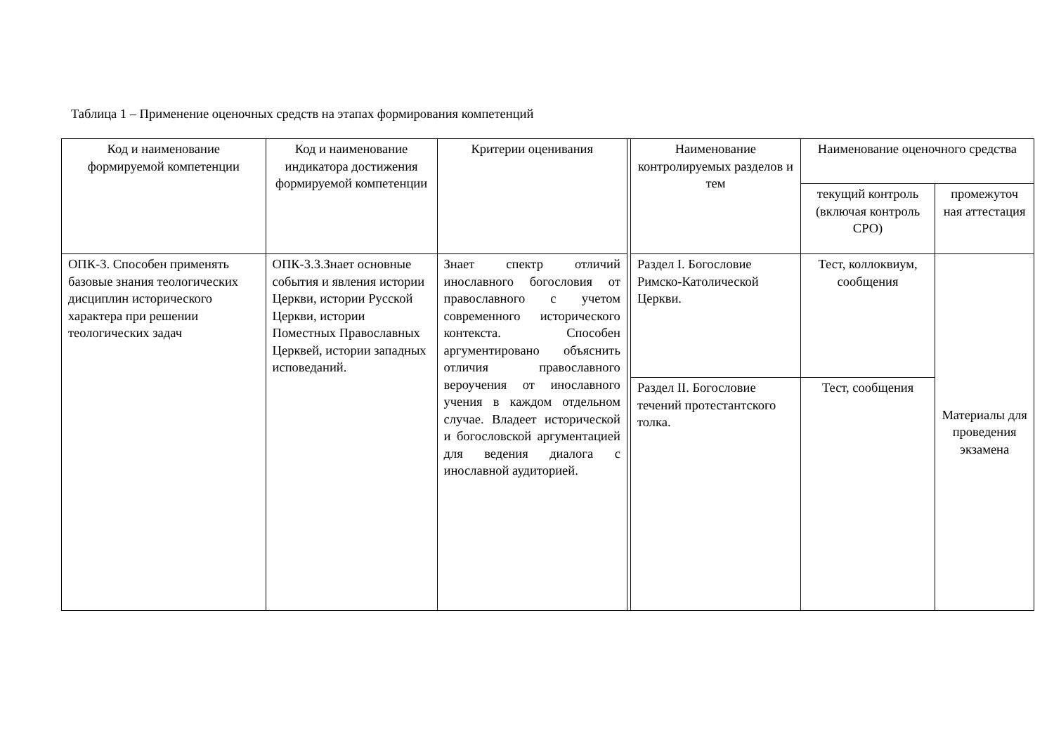Таблица 1 – Применение оценочных средств на этапах формирования компетенций
| Код и наименование формируемой компетенции | Код и наименование индикатора достижения формируемой компетенции | Критерии оценивания | | Наименование контролируемых разделов и тем | Наименование оценочного средства | |
| --- | --- | --- | --- | --- | --- | --- |
| | | | | | текущий контроль (включая контроль СРО) | промежуточ ная аттестация |
| ОПК-3. Способен применять базовые знания теологических дисциплин исторического характера при решении теологических задач | ОПК-3.3.Знает основные события и явления истории Церкви, истории Русской Церкви, истории Поместных Православных Церквей, истории западных исповеданий. | Знает спектр отличий инославного богословия от православного с учетом современного исторического контекста. Способен аргументировано объяснить отличия православного вероучения от инославного учения в каждом отдельном случае. Владеет исторической и богословской аргументацией для ведения диалога с инославной аудиторией. | | Раздел I. Богословие Римско-Католической Церкви. | Тест, коллоквиум, сообщения | Материалы для проведения экзамена |
| | | | | Раздел II. Богословие течений протестантского толка. | Тест, сообщения | |